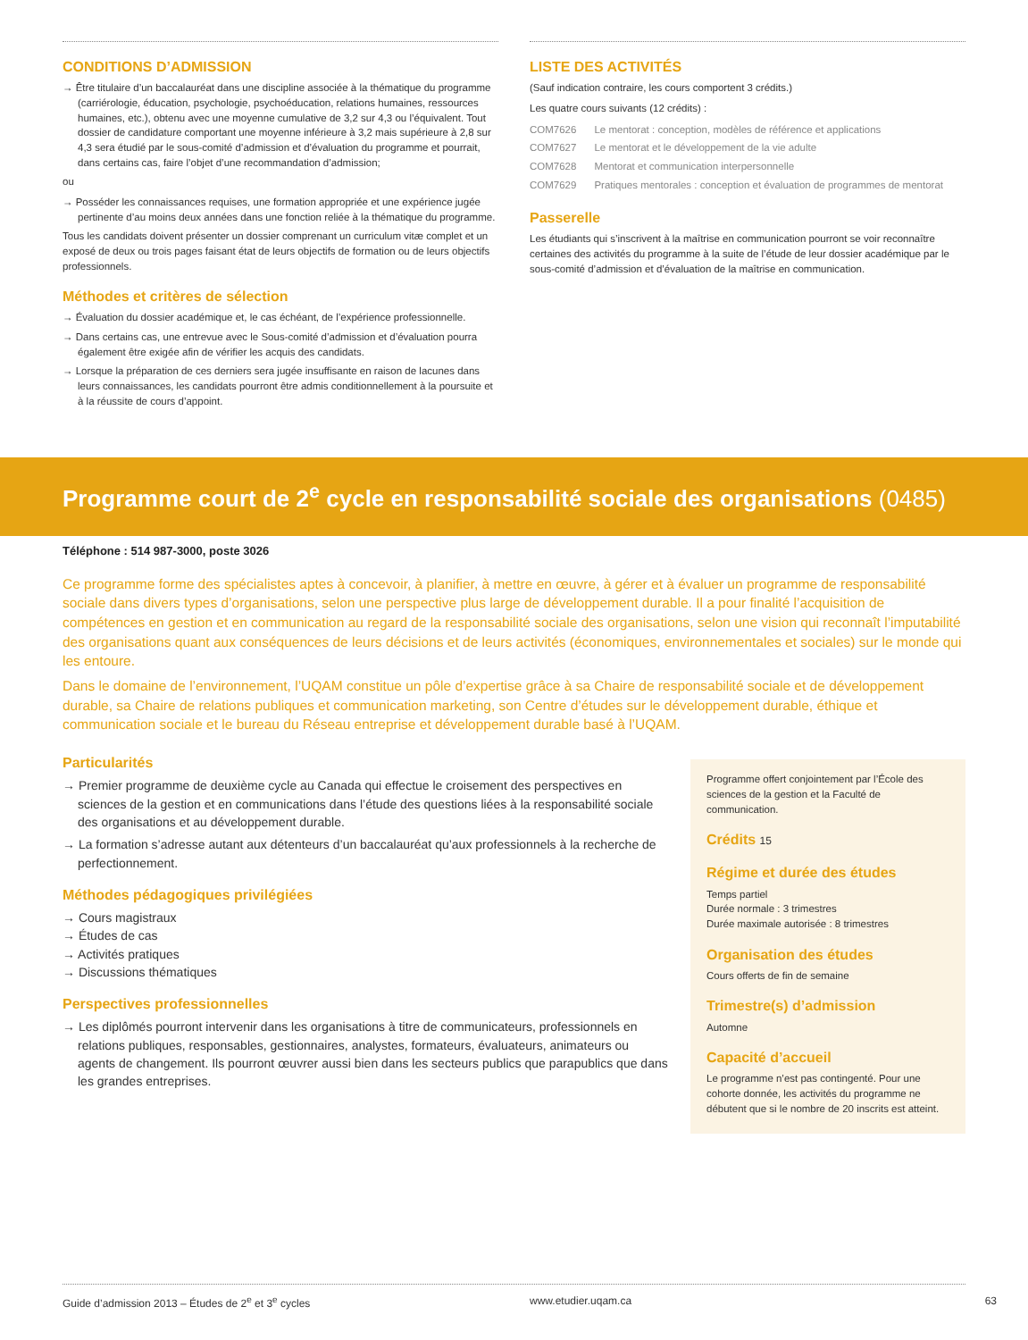CONDITIONS D’ADMISSION
→ Être titulaire d’un baccalauréat dans une discipline associée à la thématique du programme (carriérologie, éducation, psychologie, psychoéducation, relations humaines, ressources humaines, etc.), obtenu avec une moyenne cumulative de 3,2 sur 4,3 ou l’équivalent. Tout dossier de candidature comportant une moyenne inférieure à 3,2 mais supérieure à 2,8 sur 4,3 sera étudié par le sous-comité d’admission et d’évaluation du programme et pourrait, dans certains cas, faire l’objet d’une recommandation d’admission;
ou
→ Posséder les connaissances requises, une formation appropriée et une expérience jugée pertinente d’au moins deux années dans une fonction reliée à la thématique du programme.
Tous les candidats doivent présenter un dossier comprenant un curriculum vitæ complet et un exposé de deux ou trois pages faisant état de leurs objectifs de formation ou de leurs objectifs professionnels.
Méthodes et critères de sélection
→ Évaluation du dossier académique et, le cas échéant, de l’expérience professionnelle.
→ Dans certains cas, une entrevue avec le Sous-comité d’admission et d’évaluation pourra également être exigée afin de vérifier les acquis des candidats.
→ Lorsque la préparation de ces derniers sera jugée insuffisante en raison de lacunes dans leurs connaissances, les candidats pourront être admis conditionnellement à la poursuite et à la réussite de cours d’appoint.
LISTE DES ACTIVITÉS
(Sauf indication contraire, les cours comportent 3 crédits.)
Les quatre cours suivants (12 crédits) :
| COM7626 | Le mentorat : conception, modèles de référence et applications |
| COM7627 | Le mentorat et le développement de la vie adulte |
| COM7628 | Mentorat et communication interpersonnelle |
| COM7629 | Pratiques mentorales : conception et évaluation de programmes de mentorat |
Passerelle
Les étudiants qui s’inscrivent à la maîtrise en communication pourront se voir reconnaître certaines des activités du programme à la suite de l’étude de leur dossier académique par le sous-comité d’admission et d’évaluation de la maîtrise en communication.
Programme court de 2<sup>e</sup> cycle en responsabilité sociale des organisations (0485)
Téléphone : 514 987-3000, poste 3026
Ce programme forme des spécialistes aptes à concevoir, à planifier, à mettre en œuvre, à gérer et à évaluer un programme de responsabilité sociale dans divers types d’organisations, selon une perspective plus large de développement durable. Il a pour finalité l’acquisition de compétences en gestion et en communication au regard de la responsabilité sociale des organisations, selon une vision qui reconnaît l’imputabilité des organisations quant aux conséquences de leurs décisions et de leurs activités (économiques, environnementales et sociales) sur le monde qui les entoure.
Dans le domaine de l’environnement, l’UQAM constitue un pôle d’expertise grâce à sa Chaire de responsabilité sociale et de développement durable, sa Chaire de relations publiques et communication marketing, son Centre d’études sur le développement durable, éthique et communication sociale et le bureau du Réseau entreprise et développement durable basé à l’UQAM.
Particularités
→ Premier programme de deuxième cycle au Canada qui effectue le croisement des perspectives en sciences de la gestion et en communications dans l’étude des questions liées à la responsabilité sociale des organisations et au développement durable.
→ La formation s’adresse autant aux détenteurs d’un baccalauréat qu’aux professionnels à la recherche de perfectionnement.
Méthodes pédagogiques privilégiées
→ Cours magistraux
→ Études de cas
→ Activités pratiques
→ Discussions thématiques
Perspectives professionnelles
→ Les diplômés pourront intervenir dans les organisations à titre de communicateurs, professionnels en relations publiques, responsables, gestionnaires, analystes, formateurs, évaluateurs, animateurs ou agents de changement. Ils pourront œuvrer aussi bien dans les secteurs publics que parapublics que dans les grandes entreprises.
Programme offert conjointement par l’École des sciences de la gestion et la Faculté de communication.
Crédits 15
Régime et durée des études
Temps partiel
Durée normale : 3 trimestres
Durée maximale autorisée : 8 trimestres
Organisation des études
Cours offerts de fin de semaine
Trimestre(s) d’admission
Automne
Capacité d’accueil
Le programme n’est pas contingenté. Pour une cohorte donnée, les activités du programme ne débutent que si le nombre de 20 inscrits est atteint.
Guide d’admission 2013 – Études de 2<sup>e</sup> et 3<sup>e</sup> cycles www.etudier.uqam.ca 63